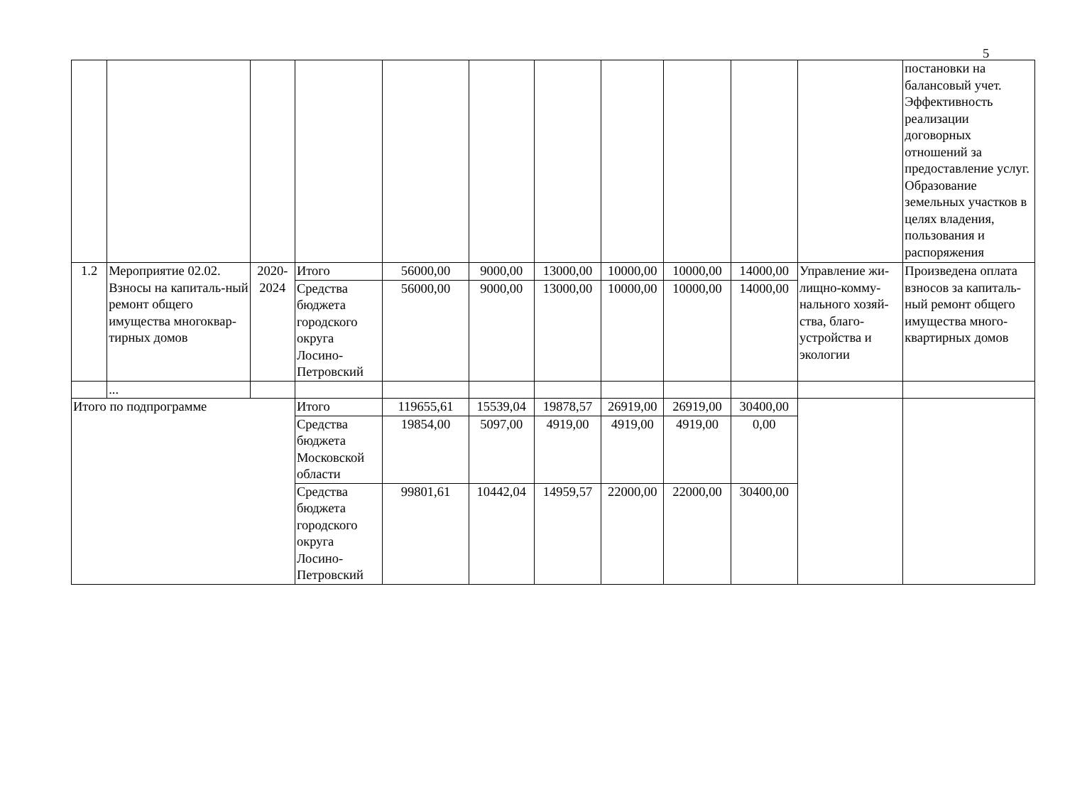5
| | | | | | | | | | | | постановки на балансовый учет. Эффективность реализации договорных отношений за предоставление услуг. Образование земельных участков в целях владения, пользования и распоряжения |
| 1.2 | Мероприятие 02.02. Взносы на капиталь-ный ремонт общего имущества многоквар-тирных домов | 2020-2024 | Итого | 56000,00 | 9000,00 | 13000,00 | 10000,00 | 10000,00 | 14000,00 | Управление жи-лищно-комму-нального хозяй-ства, благо-устройства и экологии | Произведена оплата взносов за капиталь-ный ремонт общего имущества много-квартирных домов |
| | | | Средства бюджета городского округа Лосино-Петровский | 56000,00 | 9000,00 | 13000,00 | 10000,00 | 10000,00 | 14000,00 | | |
| | ... | | | | | | | | | | |
| Итого по подпрограмме | | | Итого | 119655,61 | 15539,04 | 19878,57 | 26919,00 | 26919,00 | 30400,00 | | |
| | | | Средства бюджета Московской области | 19854,00 | 5097,00 | 4919,00 | 4919,00 | 4919,00 | 0,00 | | |
| | | | Средства бюджета городского округа Лосино-Петровский | 99801,61 | 10442,04 | 14959,57 | 22000,00 | 22000,00 | 30400,00 | | |